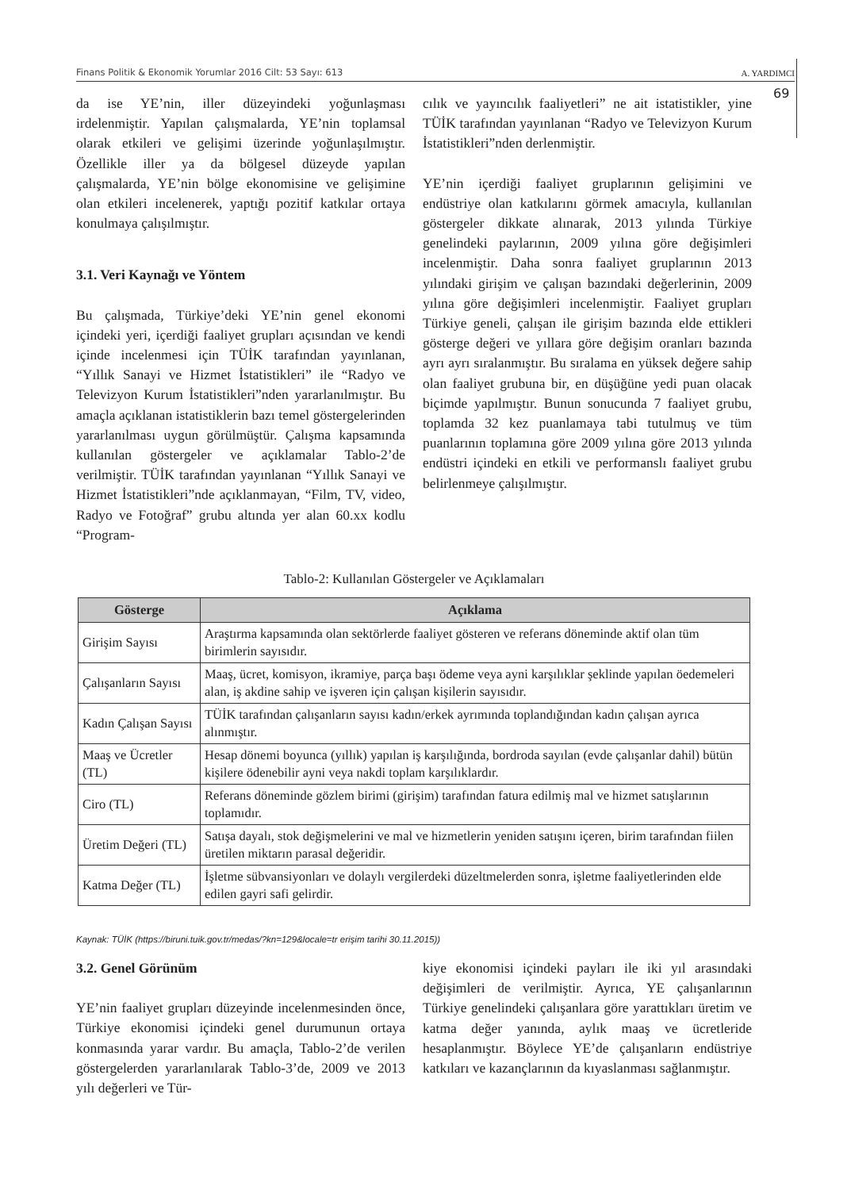Finans Politik & Ekonomik Yorumlar 2016 Cilt: 53 Sayı: 613 A. YARDIMCI
69
da ise YE’nin, iller düzeyindeki yoğunlaşması irdelenmiştir. Yapılan çalışmalarda, YE’nin toplamsal olarak etkileri ve gelişimi üzerinde yoğunlaşılmıştır. Özellikle iller ya da bölgesel düzeyde yapılan çalışmalarda, YE’nin bölge ekonomisine ve gelişimine olan etkileri incelenerek, yaptığı pozitif katkılar ortaya konulmaya çalışılmıştır.
3.1. Veri Kaynağı ve Yöntem
Bu çalışmada, Türkiye’deki YE’nin genel ekonomi içindeki yeri, içerdiği faaliyet grupları açısından ve kendi içinde incelenmesi için TÜİK tarafından yayınlanan, “Yıllık Sanayi ve Hizmet İstatistikleri” ile “Radyo ve Televizyon Kurum İstatistikleri”nden yararlanılmıştır. Bu amaçla açıklanan istatistiklerin bazı temel göstergelerinden yararlanılması uygun görülmüştür. Çalışma kapsamında kullanılan göstergeler ve açıklamalar Tablo-2’de verilmiştir. TÜİK tarafından yayınlanan “Yıllık Sanayi ve Hizmet İstatistikleri”nde açıklanmayan, “Film, TV, video, Radyo ve Fotoğraf” grubu altında yer alan 60.xx kodlu “Program-
cılık ve yayıncılık faaliyetleri” ne ait istatistikler, yine TÜİK tarafından yayınlanan “Radyo ve Televizyon Kurum İstatistikleri”nden derlenmiştir.
YE’nin içerdiği faaliyet gruplarının gelişimini ve endüstriye olan katkılarını görmek amacıyla, kullanılan göstergeler dikkate alınarak, 2013 yılında Türkiye genelindeki paylarının, 2009 yılına göre değişimleri incelenmiştir. Daha sonra faaliyet gruplarının 2013 yılındaki girişim ve çalışan bazındaki değerlerinin, 2009 yılına göre değişimleri incelenmiştir. Faaliyet grupları Türkiye geneli, çalışan ile girişim bazında elde ettikleri gösterge değeri ve yıllara göre değişim oranları bazında ayrı ayrı sıralanmıştır. Bu sıralama en yüksek değere sahip olan faaliyet grubuna bir, en düşüğüne yedi puan olacak biçimde yapılmıştır. Bunun sonucunda 7 faaliyet grubu, toplamda 32 kez puanlamaya tabi tutulmuş ve tüm puanlarının toplamına göre 2009 yılına göre 2013 yılında endüstri içindeki en etkili ve performanslı faaliyet grubu belirlenmeye çalışılmıştır.
Tablo-2: Kullanılan Göstergeler ve Açıklamaları
| Gösterge | Açıklama |
| --- | --- |
| Girişim Sayısı | Araştırma kapsamında olan sektörlerde faaliyet gösteren ve referans döneminde aktif olan tüm birimlerin sayısıdır. |
| Çalışanların Sayısı | Maaş, ücret, komisyon, ikramiye, parça başı ödeme veya ayni karşılıklar şeklinde yapılan öedemeleri alan, iş akdine sahip ve işveren için çalışan kişilerin sayısıdır. |
| Kadın Çalışan Sayısı | TÜİK tarafından çalışanların sayısı kadın/erkek ayrımında toplandığından kadın çalışan ayrıca alınmıştır. |
| Maaş ve Ücretler (TL) | Hesap dönemi boyunca (yıllık) yapılan iş karşılığında, bordroda sayılan (evde çalışanlar dahil) bütün kişilere ödenebilir ayni veya nakdi toplam karşılıklardır. |
| Ciro (TL) | Referans döneminde gözlem birimi (girişim) tarafından fatura edilmiş mal ve hizmet satışlarının toplamıdır. |
| Üretim Değeri (TL) | Satışa dayalı, stok değişmelerini ve mal ve hizmetlerin yeniden satışını içeren, birim tarafından fiilen üretilen miktarın parasal değeridir. |
| Katma Değer (TL) | İşletme sübvansiyonları ve dolaylı vergilerdeki düzeltmelerden sonra, işletme faaliyetlerinden elde edilen gayri safi gelirdir. |
Kaynak: TÜİK (https://biruni.tuik.gov.tr/medas/?kn=129&locale=tr erişim tarihi 30.11.2015))
3.2. Genel Görünüm
YE’nin faaliyet grupları düzeyinde incelenmesinden önce, Türkiye ekonomisi içindeki genel durumunun ortaya konmasında yarar vardır. Bu amaçla, Tablo-2’de verilen göstergelerden yararlanılarak Tablo-3’de, 2009 ve 2013 yılı değerleri ve Tür-
kiye ekonomisi içindeki payları ile iki yıl arasındaki değişimleri de verilmiştir. Ayrıca, YE çalışanlarının Türkiye genelindeki çalışanlara göre yarattıkları üretim ve katma değer yanında, aylık maaş ve ücretleride hesaplanmıştır. Böylece YE’de çalışanların endüstriye katkıları ve kazançlarının da kıyaslanması sağlanmıştır.